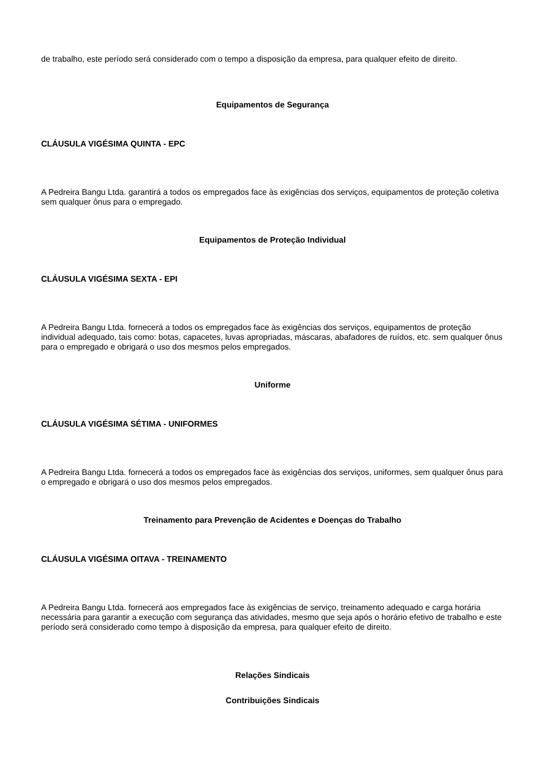de trabalho, este período será considerado com o tempo a disposição da empresa, para qualquer efeito de direito.
Equipamentos de Segurança
CLÁUSULA VIGÉSIMA QUINTA - EPC
A Pedreira Bangu Ltda. garantirá a todos os empregados face às exigências dos serviços, equipamentos de proteção coletiva sem qualquer ônus para o empregado.
Equipamentos de Proteção Individual
CLÁUSULA VIGÉSIMA SEXTA - EPI
A Pedreira Bangu Ltda. fornecerá a todos os empregados face às exigências dos serviços, equipamentos de proteção individual adequado, tais como: botas, capacetes, luvas apropriadas, máscaras, abafadores de ruídos, etc. sem qualquer ônus para o empregado e obrigará o uso dos mesmos pelos empregados.
Uniforme
CLÁUSULA VIGÉSIMA SÉTIMA - UNIFORMES
A Pedreira Bangu Ltda. fornecerá a todos os empregados face às exigências dos serviços, uniformes, sem qualquer ônus para o empregado e obrigará o uso dos mesmos pelos empregados.
Treinamento para Prevenção de Acidentes e Doenças do Trabalho
CLÁUSULA VIGÉSIMA OITAVA - TREINAMENTO
A Pedreira Bangu Ltda. fornecerá aos empregados face às exigências de serviço, treinamento adequado e carga horária necessária para garantir a execução com segurança das atividades, mesmo que seja após o horário efetivo de trabalho e este período será considerado como tempo à disposição da empresa, para qualquer efeito de direito.
Relações Sindicais
Contribuições Sindicais